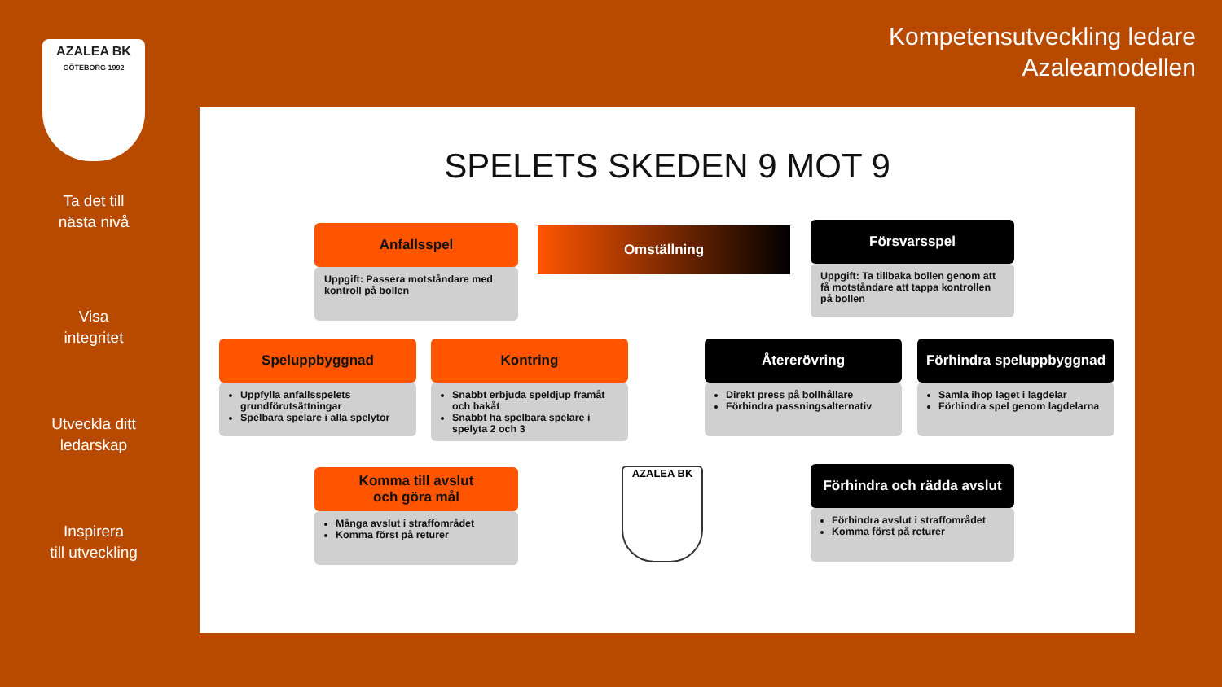AZALEA BK
GÖTEBORG 1992
Ta det till
nästa nivå
Visa
integritet
Utveckla ditt
ledarskap
Inspirera
till utveckling
Kompetensutveckling ledare
Azaleamodellen
SPELETS SKEDEN 9 MOT 9
Omställning
Anfallsspel
Uppgift: Passera motståndare med kontroll på bollen
Försvarsspel
Uppgift: Ta tillbaka bollen genom att få motståndare att tappa kontrollen på bollen
Speluppbyggnad
Uppfylla anfallsspelets grundförutsättningar
Spelbara spelare i alla spelytor
Kontring
Snabbt erbjuda speldjup framåt och bakåt
Snabbt ha spelbara spelare i spelyta 2 och 3
Återerövring
Direkt press på bollhållare
Förhindra passningsalternativ
Förhindra speluppbyggnad
Samla ihop laget i lagdelar
Förhindra spel genom lagdelarna
Komma till avslut
och göra mål
Många avslut i straffområdet
Komma först på returer
AZALEA BK
Förhindra och rädda avslut
Förhindra avslut i straffområdet
Komma först på returer